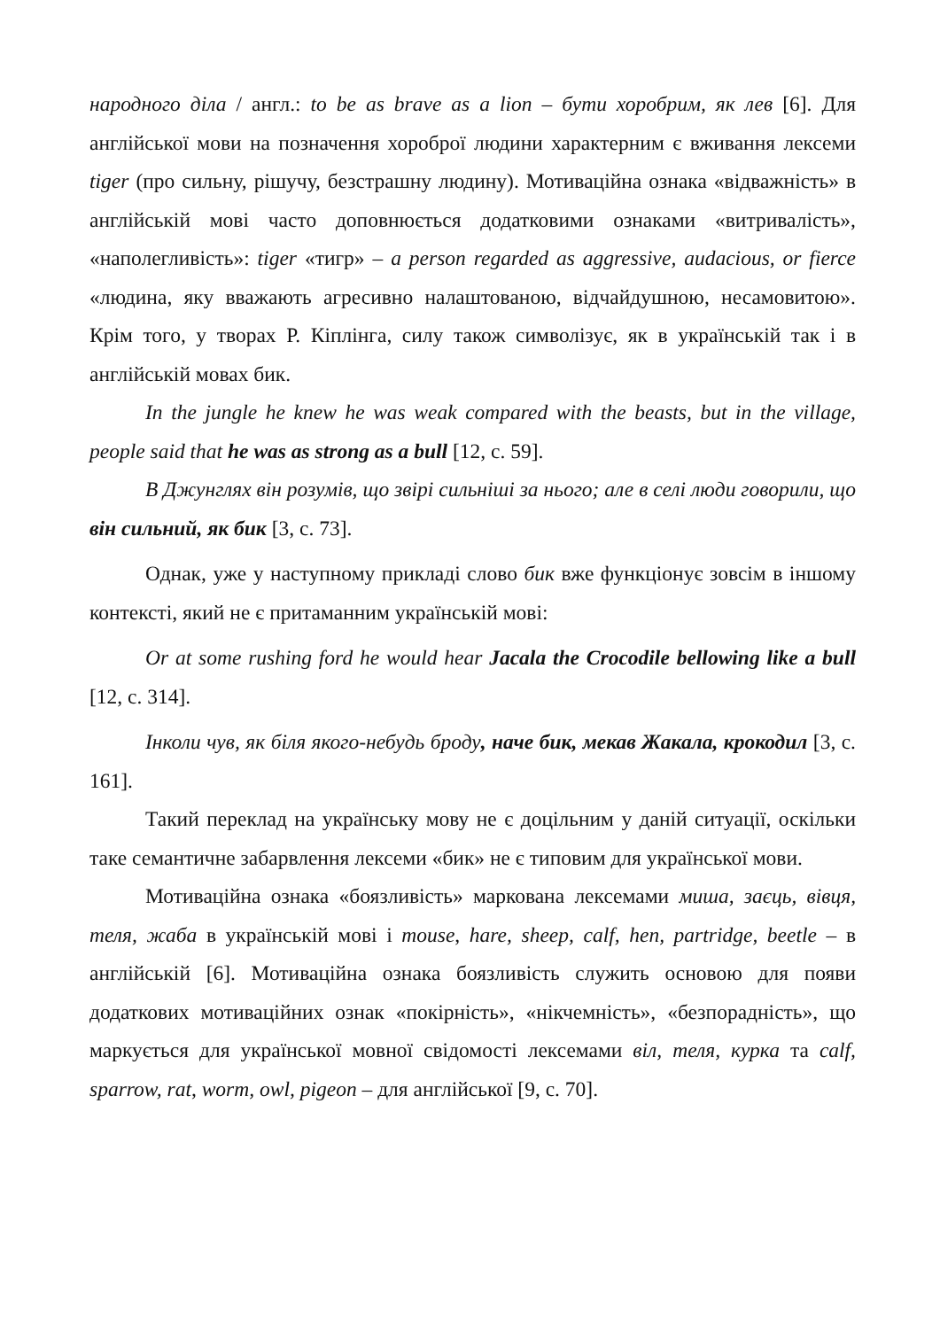народного діла / англ.: to be as brave as a lion – бути хоробрим, як лев [6]. Для англійської мови на позначення хороброї людини характерним є вживання лексеми tiger (про сильну, рішучу, безстрашну людину). Мотиваційна ознака «відважність» в англійській мові часто доповнюється додатковими ознаками «витривалість», «наполегливість»: tiger «тигр» – a person regarded as aggressive, audacious, or fierce «людина, яку вважають агресивно налаштованою, відчайдушною, несамовитою». Крім того, у творах Р. Кіплінга, силу також символізує, як в українській так і в англійській мовах бик.
In the jungle he knew he was weak compared with the beasts, but in the village, people said that he was as strong as a bull [12, c. 59].
В Джунглях він розумів, що звірі сильніші за нього; але в селі люди говорили, що він сильний, як бик [3, с. 73].
Однак, уже у наступному прикладі слово бик вже функціонує зовсім в іншому контексті, який не є притаманним українській мові:
Or at some rushing ford he would hear Jacala the Crocodile bellowing like a bull [12, c. 314].
Інколи чув, як біля якого-небудь броду, наче бик, мекав Жакала, крокодил [3, с. 161].
Такий переклад на українську мову не є доцільним у даній ситуації, оскільки таке семантичне забарвлення лексеми «бик» не є типовим для української мови.
Мотиваційна ознака «боязливість» маркована лексемами миша, заєць, вівця, теля, жаба в українській мові і mouse, hare, sheep, calf, hen, partridge, beetle – в англійській [6]. Мотиваційна ознака боязливість служить основою для появи додаткових мотиваційних ознак «покірність», «нікчемність», «безпорадність», що маркується для української мовної свідомості лексемами віл, теля, курка та calf, sparrow, rat, worm, owl, pigeon – для англійської [9, с. 70].